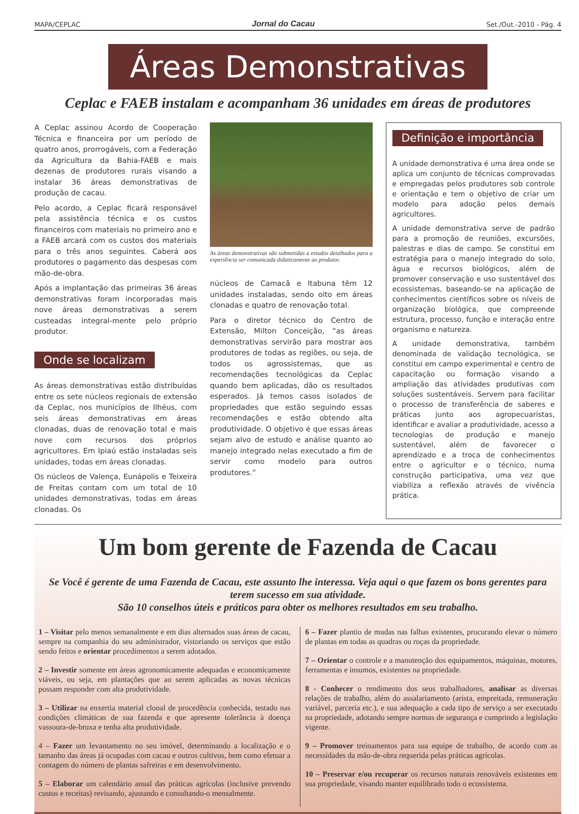MAPA/CEPLAC Jornal do Cacau Set./Out.-2010 - Pág. 4
Áreas Demonstrativas
Ceplac e FAEB instalam e acompanham 36 unidades em áreas de produtores
A Ceplac assinou Acordo de Cooperação Técnica e financeira por um período de quatro anos, prorrogáveis, com a Federação da Agricultura da Bahia-FAEB e mais dezenas de produtores rurais visando a instalar 36 áreas demonstrativas de produção de cacau.
Pelo acordo, a Ceplac ficará responsável pela assistência técnica e os custos financeiros com materiais no primeiro ano e a FAEB arcará com os custos dos materiais para o três anos seguintes. Caberá aos produtores o pagamento das despesas com mão-de-obra.
Após a implantação das primeiras 36 áreas demonstrativas foram incorporadas mais nove áreas demonstrativas a serem custeadas integral-mente pelo próprio produtor.
Onde se localizam
As áreas demonstrativas estão distribuídas entre os sete núcleos regionais de extensão da Ceplac, nos municípios de Ilhéus, com seis áreas demonstrativas em áreas clonadas, duas de renovação total e mais nove com recursos dos próprios agricultores. Em Ipiaú estão instaladas seis unidades, todas em áreas clonadas.
Os núcleos de Valença, Eunápolis e Teixeira de Freitas contam com um total de 10 unidades demonstrativas, todas em áreas clonadas. Os
As áreas demonstrativas são submetidas a estudos detalhados para a experiência ser comunicada didaticamente ao produtor.
núcleos de Camacã e Itabuna têm 12 unidades instaladas, sendo oito em áreas clonadas e quatro de renovação total.
Para o diretor técnico do Centro de Extensão, Milton Conceição, “as áreas demonstrativas servirão para mostrar aos produtores de todas as regiões, ou seja, de todos os agrossistemas, que as recomendações tecnológicas da Ceplac quando bem aplicadas, dão os resultados esperados. Já temos casos isolados de propriedades que estão seguindo essas recomendações e estão obtendo alta produtividade. O objetivo é que essas áreas sejam alvo de estudo e análise quanto ao manejo integrado nelas executado a fim de servir como modelo para outros produtores.”
Definição e importância
A unidade demonstrativa é uma área onde se aplica um conjunto de técnicas comprovadas e empregadas pelos produtores sob controle e orientação e tem o objetivo de criar um modelo para adoção pelos demais agricultores.
A unidade demonstrativa serve de padrão para a promoção de reuniões, excursões, palestras e dias de campo. Se constitui em estratégia para o manejo integrado do solo, água e recursos biológicos, além de promover conservação e uso sustentável dos ecossistemas, baseando-se na aplicação de conhecimentos científicos sobre os níveis de organização biológica, que compreende estrutura, processo, função e interação entre organismo e natureza.
A unidade demonstrativa, também denominada de validação tecnológica, se constitui em campo experimental e centro de capacitação ou formação visando a ampliação das atividades produtivas com soluções sustentáveis. Servem para facilitar o processo de transferência de saberes e práticas junto aos agropecuaristas, identificar e avaliar a produtividade, acesso a tecnologias de produção e manejo sustentável, além de favorecer o aprendizado e a troca de conhecimentos entre o agricultor e o técnico, numa construção participativa, uma vez que viabiliza a reflexão através de vivência prática.
Um bom gerente de Fazenda de Cacau
Se Você é gerente de uma Fazenda de Cacau, este assunto lhe interessa. Veja aqui o que fazem os bons gerentes para terem sucesso em sua atividade.
São 10 conselhos úteis e práticos para obter os melhores resultados em seu trabalho.
1 – Visitar pelo menos semanalmente e em dias alternados suas áreas de cacau, sempre na companhia do seu administrador, vistoriando os serviços que estão sendo feitos e orientar procedimentos a serem adotados.
2 – Investir somente em áreas agronomicamente adequadas e economicamente viáveis, ou seja, em plantações que ao serem aplicadas as novas técnicas possam responder com alta produtividade.
3 – Utilizar na enxertia material clonal de procedência conhecida, testado nas condições climáticas de sua fazenda e que apresente tolerância à doença vassoura-de-bruxa e tenha alta produtividade.
4 – Fazer um levantamento no seu imóvel, determinando a localização e o tamanho das áreas já ocupadas com cacau e outros cultivos, bem como efetuar a contagem do número de plantas safreiras e em desenvolvimento.
5 – Elaborar um calendário anual das práticas agrícolas (inclusive prevendo custos e receitas) revisando, ajustando e consultando-o mensalmente.
6 – Fazer plantio de mudas nas falhas existentes, procurando elevar o número de plantas em todas as quadras ou roças da propriedade.
7 – Orientar o controle e a manutenção dos equipamentos, máquinas, motores, ferramentas e insumos, existentes na propriedade.
8 - Conhecer o rendimento dos seus trabalhadores, analisar as diversas relações de trabalho, além do assalariamento (arista, empreitada, remuneração variável, parceria etc.), e sua adequação a cada tipo de serviço a ser executado na propriedade, adotando sempre normas de segurança e cumprindo a legislação vigente.
9 – Promover treinamentos para sua equipe de trabalho, de acordo com as necessidades da mão-de-obra requerida pelas práticas agrícolas.
10 – Preservar e/ou recuperar os recursos naturais renováveis existentes em sua propriedade, visando manter equilibrado todo o ecossistema.